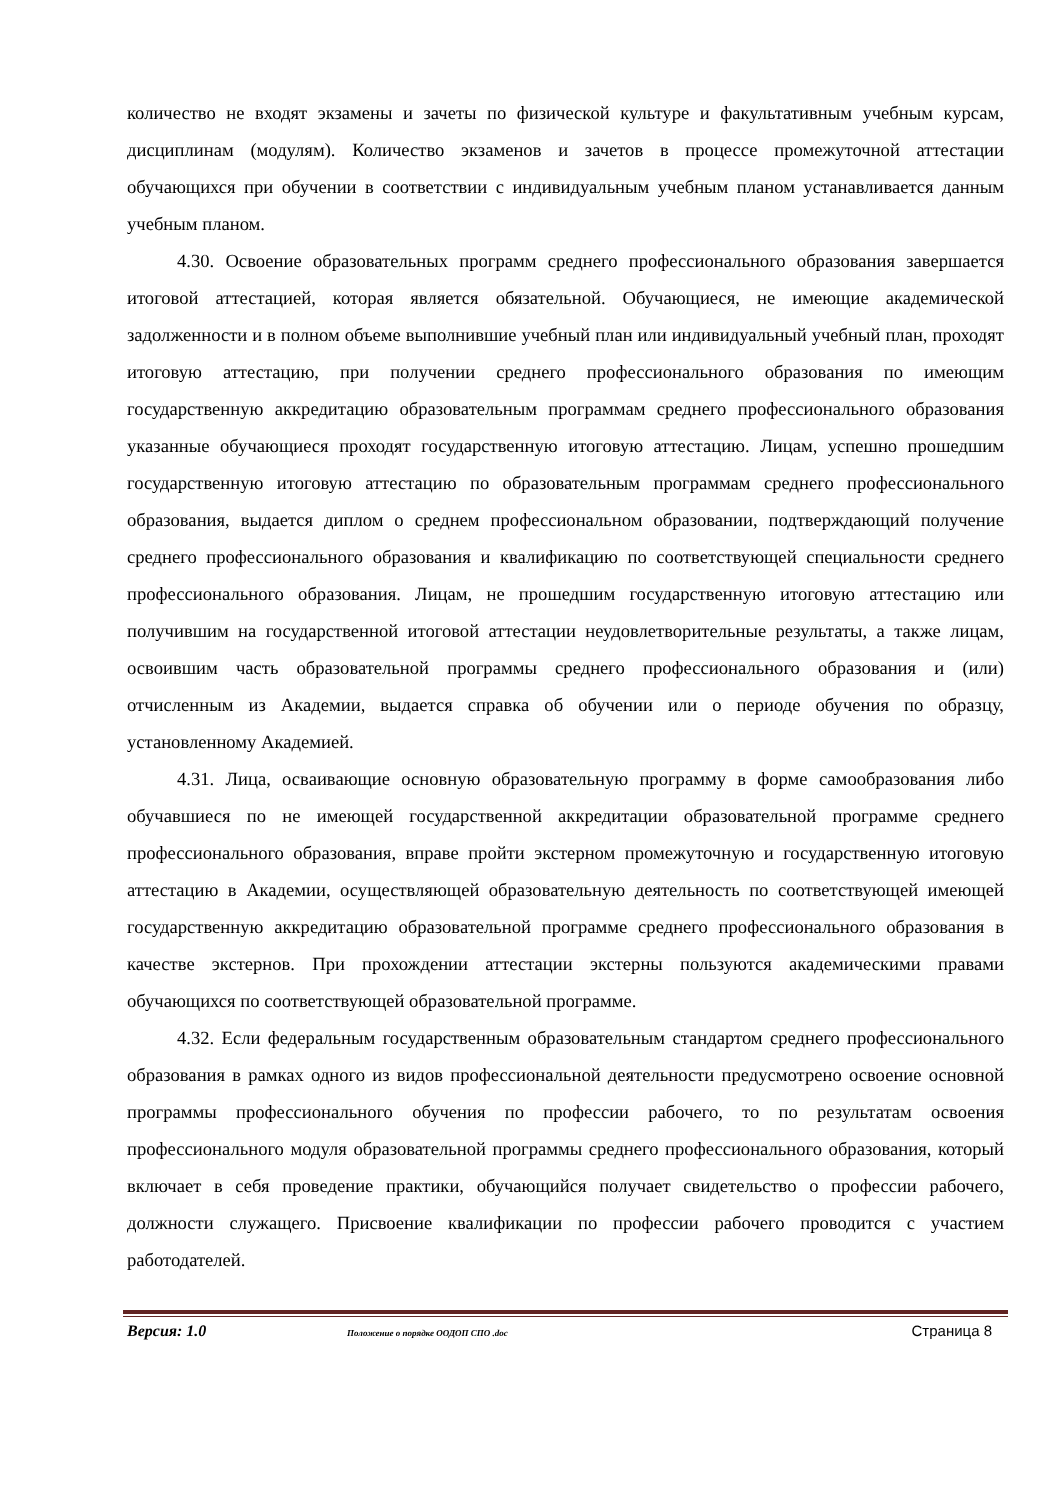количество не входят экзамены и зачеты по физической культуре и факультативным учебным курсам, дисциплинам (модулям). Количество экзаменов и зачетов в процессе промежуточной аттестации обучающихся при обучении в соответствии с индивидуальным учебным планом устанавливается данным учебным планом.
4.30. Освоение образовательных программ среднего профессионального образования завершается итоговой аттестацией, которая является обязательной. Обучающиеся, не имеющие академической задолженности и в полном объеме выполнившие учебный план или индивидуальный учебный план, проходят итоговую аттестацию, при получении среднего профессионального образования по имеющим государственную аккредитацию образовательным программам среднего профессионального образования указанные обучающиеся проходят государственную итоговую аттестацию. Лицам, успешно прошедшим государственную итоговую аттестацию по образовательным программам среднего профессионального образования, выдается диплом о среднем профессиональном образовании, подтверждающий получение среднего профессионального образования и квалификацию по соответствующей специальности среднего профессионального образования. Лицам, не прошедшим государственную итоговую аттестацию или получившим на государственной итоговой аттестации неудовлетворительные результаты, а также лицам, освоившим часть образовательной программы среднего профессионального образования и (или) отчисленным из Академии, выдается справка об обучении или о периоде обучения по образцу, установленному Академией.
4.31. Лица, осваивающие основную образовательную программу в форме самообразования либо обучавшиеся по не имеющей государственной аккредитации образовательной программе среднего профессионального образования, вправе пройти экстерном промежуточную и государственную итоговую аттестацию в Академии, осуществляющей образовательную деятельность по соответствующей имеющей государственную аккредитацию образовательной программе среднего профессионального образования в качестве экстернов. При прохождении аттестации экстерны пользуются академическими правами обучающихся по соответствующей образовательной программе.
4.32. Если федеральным государственным образовательным стандартом среднего профессионального образования в рамках одного из видов профессиональной деятельности предусмотрено освоение основной программы профессионального обучения по профессии рабочего, то по результатам освоения профессионального модуля образовательной программы среднего профессионального образования, который включает в себя проведение практики, обучающийся получает свидетельство о профессии рабочего, должности служащего. Присвоение квалификации по профессии рабочего проводится с участием работодателей.
Версия: 1.0 Положение о порядке ООДОП СПО .doc Страница 8